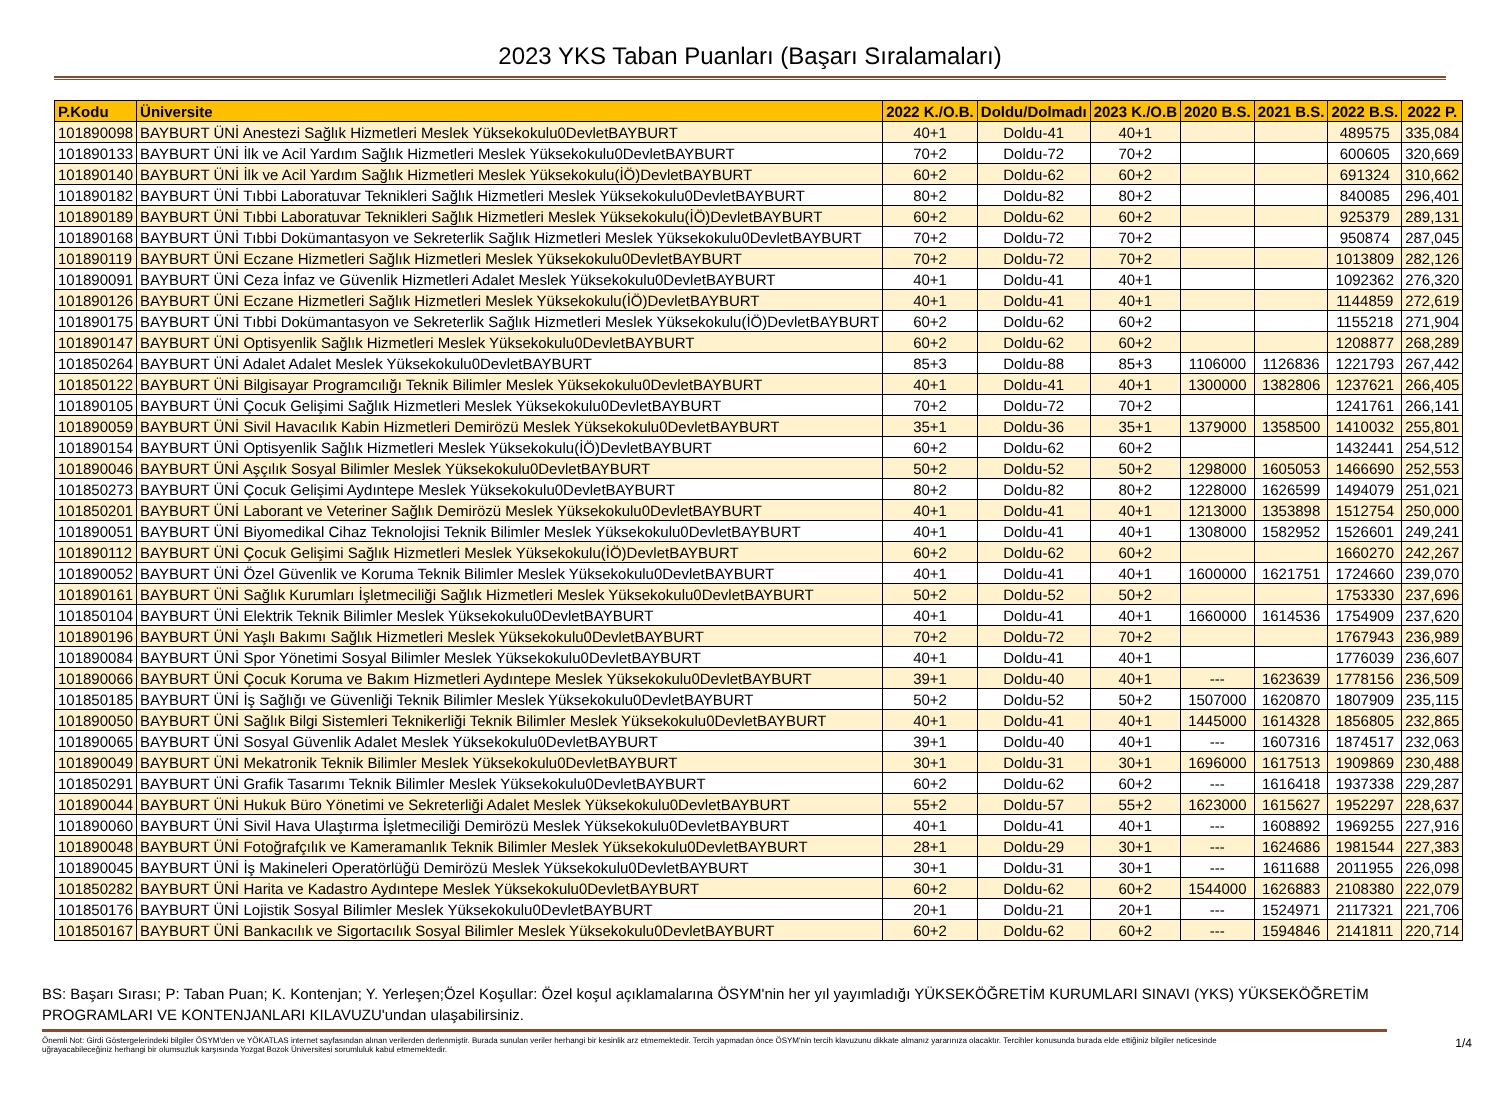2023 YKS Taban Puanları (Başarı Sıralamaları)
| P.Kodu | Üniversite | 2022 K./O.B. | Doldu/Dolmadı | 2023 K./O.B | 2020 B.S. | 2021 B.S. | 2022 B.S. | 2022 P. |
| --- | --- | --- | --- | --- | --- | --- | --- | --- |
| 101890098 | BAYBURT ÜNİ Anestezi Sağlık Hizmetleri Meslek Yüksekokulu0DevletBAYBURT | 40+1 | Doldu-41 | 40+1 | | | 489575 | 335,084 |
| 101890133 | BAYBURT ÜNİ İlk ve Acil Yardım Sağlık Hizmetleri Meslek Yüksekokulu0DevletBAYBURT | 70+2 | Doldu-72 | 70+2 | | | 600605 | 320,669 |
| 101890140 | BAYBURT ÜNİ İlk ve Acil Yardım Sağlık Hizmetleri Meslek Yüksekokulu(İÖ)DevletBAYBURT | 60+2 | Doldu-62 | 60+2 | | | 691324 | 310,662 |
| 101890182 | BAYBURT ÜNİ Tıbbi Laboratuvar Teknikleri Sağlık Hizmetleri Meslek Yüksekokulu0DevletBAYBURT | 80+2 | Doldu-82 | 80+2 | | | 840085 | 296,401 |
| 101890189 | BAYBURT ÜNİ Tıbbi Laboratuvar Teknikleri Sağlık Hizmetleri Meslek Yüksekokulu(İÖ)DevletBAYBURT | 60+2 | Doldu-62 | 60+2 | | | 925379 | 289,131 |
| 101890168 | BAYBURT ÜNİ Tıbbi Dokümantasyon ve Sekreterlik Sağlık Hizmetleri Meslek Yüksekokulu0DevletBAYBURT | 70+2 | Doldu-72 | 70+2 | | | 950874 | 287,045 |
| 101890119 | BAYBURT ÜNİ Eczane Hizmetleri Sağlık Hizmetleri Meslek Yüksekokulu0DevletBAYBURT | 70+2 | Doldu-72 | 70+2 | | | 1013809 | 282,126 |
| 101890091 | BAYBURT ÜNİ Ceza İnfaz ve Güvenlik Hizmetleri Adalet Meslek Yüksekokulu0DevletBAYBURT | 40+1 | Doldu-41 | 40+1 | | | 1092362 | 276,320 |
| 101890126 | BAYBURT ÜNİ Eczane Hizmetleri Sağlık Hizmetleri Meslek Yüksekokulu(İÖ)DevletBAYBURT | 40+1 | Doldu-41 | 40+1 | | | 1144859 | 272,619 |
| 101890175 | BAYBURT ÜNİ Tıbbi Dokümantasyon ve Sekreterlik Sağlık Hizmetleri Meslek Yüksekokulu(İÖ)DevletBAYBURT | 60+2 | Doldu-62 | 60+2 | | | 1155218 | 271,904 |
| 101890147 | BAYBURT ÜNİ Optisyenlik Sağlık Hizmetleri Meslek Yüksekokulu0DevletBAYBURT | 60+2 | Doldu-62 | 60+2 | | | 1208877 | 268,289 |
| 101850264 | BAYBURT ÜNİ Adalet Adalet Meslek Yüksekokulu0DevletBAYBURT | 85+3 | Doldu-88 | 85+3 | 1106000 | 1126836 | 1221793 | 267,442 |
| 101850122 | BAYBURT ÜNİ Bilgisayar Programcılığı Teknik Bilimler Meslek Yüksekokulu0DevletBAYBURT | 40+1 | Doldu-41 | 40+1 | 1300000 | 1382806 | 1237621 | 266,405 |
| 101890105 | BAYBURT ÜNİ Çocuk Gelişimi Sağlık Hizmetleri Meslek Yüksekokulu0DevletBAYBURT | 70+2 | Doldu-72 | 70+2 | | | 1241761 | 266,141 |
| 101890059 | BAYBURT ÜNİ Sivil Havacılık Kabin Hizmetleri Demirözü Meslek Yüksekokulu0DevletBAYBURT | 35+1 | Doldu-36 | 35+1 | 1379000 | 1358500 | 1410032 | 255,801 |
| 101890154 | BAYBURT ÜNİ Optisyenlik Sağlık Hizmetleri Meslek Yüksekokulu(İÖ)DevletBAYBURT | 60+2 | Doldu-62 | 60+2 | | | 1432441 | 254,512 |
| 101890046 | BAYBURT ÜNİ Aşçılık Sosyal Bilimler Meslek Yüksekokulu0DevletBAYBURT | 50+2 | Doldu-52 | 50+2 | 1298000 | 1605053 | 1466690 | 252,553 |
| 101850273 | BAYBURT ÜNİ Çocuk Gelişimi Aydıntepe Meslek Yüksekokulu0DevletBAYBURT | 80+2 | Doldu-82 | 80+2 | 1228000 | 1626599 | 1494079 | 251,021 |
| 101850201 | BAYBURT ÜNİ Laborant ve Veteriner Sağlık Demirözü Meslek Yüksekokulu0DevletBAYBURT | 40+1 | Doldu-41 | 40+1 | 1213000 | 1353898 | 1512754 | 250,000 |
| 101890051 | BAYBURT ÜNİ Biyomedikal Cihaz Teknolojisi Teknik Bilimler Meslek Yüksekokulu0DevletBAYBURT | 40+1 | Doldu-41 | 40+1 | 1308000 | 1582952 | 1526601 | 249,241 |
| 101890112 | BAYBURT ÜNİ Çocuk Gelişimi Sağlık Hizmetleri Meslek Yüksekokulu(İÖ)DevletBAYBURT | 60+2 | Doldu-62 | 60+2 | | | 1660270 | 242,267 |
| 101890052 | BAYBURT ÜNİ Özel Güvenlik ve Koruma Teknik Bilimler Meslek Yüksekokulu0DevletBAYBURT | 40+1 | Doldu-41 | 40+1 | 1600000 | 1621751 | 1724660 | 239,070 |
| 101890161 | BAYBURT ÜNİ Sağlık Kurumları İşletmeciliği Sağlık Hizmetleri Meslek Yüksekokulu0DevletBAYBURT | 50+2 | Doldu-52 | 50+2 | | | 1753330 | 237,696 |
| 101850104 | BAYBURT ÜNİ Elektrik Teknik Bilimler Meslek Yüksekokulu0DevletBAYBURT | 40+1 | Doldu-41 | 40+1 | 1660000 | 1614536 | 1754909 | 237,620 |
| 101890196 | BAYBURT ÜNİ Yaşlı Bakımı Sağlık Hizmetleri Meslek Yüksekokulu0DevletBAYBURT | 70+2 | Doldu-72 | 70+2 | | | 1767943 | 236,989 |
| 101890084 | BAYBURT ÜNİ Spor Yönetimi Sosyal Bilimler Meslek Yüksekokulu0DevletBAYBURT | 40+1 | Doldu-41 | 40+1 | | | 1776039 | 236,607 |
| 101890066 | BAYBURT ÜNİ Çocuk Koruma ve Bakım Hizmetleri Aydıntepe Meslek Yüksekokulu0DevletBAYBURT | 39+1 | Doldu-40 | 40+1 | --- | 1623639 | 1778156 | 236,509 |
| 101850185 | BAYBURT ÜNİ İş Sağlığı ve Güvenliği Teknik Bilimler Meslek Yüksekokulu0DevletBAYBURT | 50+2 | Doldu-52 | 50+2 | 1507000 | 1620870 | 1807909 | 235,115 |
| 101890050 | BAYBURT ÜNİ Sağlık Bilgi Sistemleri Teknikerliği Teknik Bilimler Meslek Yüksekokulu0DevletBAYBURT | 40+1 | Doldu-41 | 40+1 | 1445000 | 1614328 | 1856805 | 232,865 |
| 101890065 | BAYBURT ÜNİ Sosyal Güvenlik Adalet Meslek Yüksekokulu0DevletBAYBURT | 39+1 | Doldu-40 | 40+1 | --- | 1607316 | 1874517 | 232,063 |
| 101890049 | BAYBURT ÜNİ Mekatronik Teknik Bilimler Meslek Yüksekokulu0DevletBAYBURT | 30+1 | Doldu-31 | 30+1 | 1696000 | 1617513 | 1909869 | 230,488 |
| 101850291 | BAYBURT ÜNİ Grafik Tasarımı Teknik Bilimler Meslek Yüksekokulu0DevletBAYBURT | 60+2 | Doldu-62 | 60+2 | --- | 1616418 | 1937338 | 229,287 |
| 101890044 | BAYBURT ÜNİ Hukuk Büro Yönetimi ve Sekreterliği Adalet Meslek Yüksekokulu0DevletBAYBURT | 55+2 | Doldu-57 | 55+2 | 1623000 | 1615627 | 1952297 | 228,637 |
| 101890060 | BAYBURT ÜNİ Sivil Hava Ulaştırma İşletmeciliği Demirözü Meslek Yüksekokulu0DevletBAYBURT | 40+1 | Doldu-41 | 40+1 | --- | 1608892 | 1969255 | 227,916 |
| 101890048 | BAYBURT ÜNİ Fotoğrafçılık ve Kameramanlık Teknik Bilimler Meslek Yüksekokulu0DevletBAYBURT | 28+1 | Doldu-29 | 30+1 | --- | 1624686 | 1981544 | 227,383 |
| 101890045 | BAYBURT ÜNİ İş Makineleri Operatörlüğü Demirözü Meslek Yüksekokulu0DevletBAYBURT | 30+1 | Doldu-31 | 30+1 | --- | 1611688 | 2011955 | 226,098 |
| 101850282 | BAYBURT ÜNİ Harita ve Kadastro Aydıntepe Meslek Yüksekokulu0DevletBAYBURT | 60+2 | Doldu-62 | 60+2 | 1544000 | 1626883 | 2108380 | 222,079 |
| 101850176 | BAYBURT ÜNİ Lojistik Sosyal Bilimler Meslek Yüksekokulu0DevletBAYBURT | 20+1 | Doldu-21 | 20+1 | --- | 1524971 | 2117321 | 221,706 |
| 101850167 | BAYBURT ÜNİ Bankacılık ve Sigortacılık Sosyal Bilimler Meslek Yüksekokulu0DevletBAYBURT | 60+2 | Doldu-62 | 60+2 | --- | 1594846 | 2141811 | 220,714 |
BS: Başarı Sırası; P: Taban Puan; K. Kontenjan; Y. Yerleşen;Özel Koşullar: Özel koşul açıklamalarına ÖSYM'nin her yıl yayımladığı YÜKSEKÖĞRETİM KURUMLARI SINAVI (YKS) YÜKSEKÖĞRETİM PROGRAMLARI VE KONTENJANLARI KILAVUZU'undan ulaşabilirsiniz.
Önemli Not: Girdi Göstergelerindeki bilgiler ÖSYM'den ve YÖKATLAS internet sayfasından alınan verilerden derlenmiştir. Burada sunulan veriler herhangi bir kesinlik arz etmemektedir. Tercih yapmadan önce ÖSYM'nin tercih klavuzunu dikkate almanız yararınıza olacaktır. Tercihler konusunda burada elde ettiğiniz bilgiler neticesinde
uğrayacabileceğiniz herhangi bir olumsuzluk karşısında Yozgat Bozok Üniversitesi sorumluluk kabul etmemektedir. 1/4